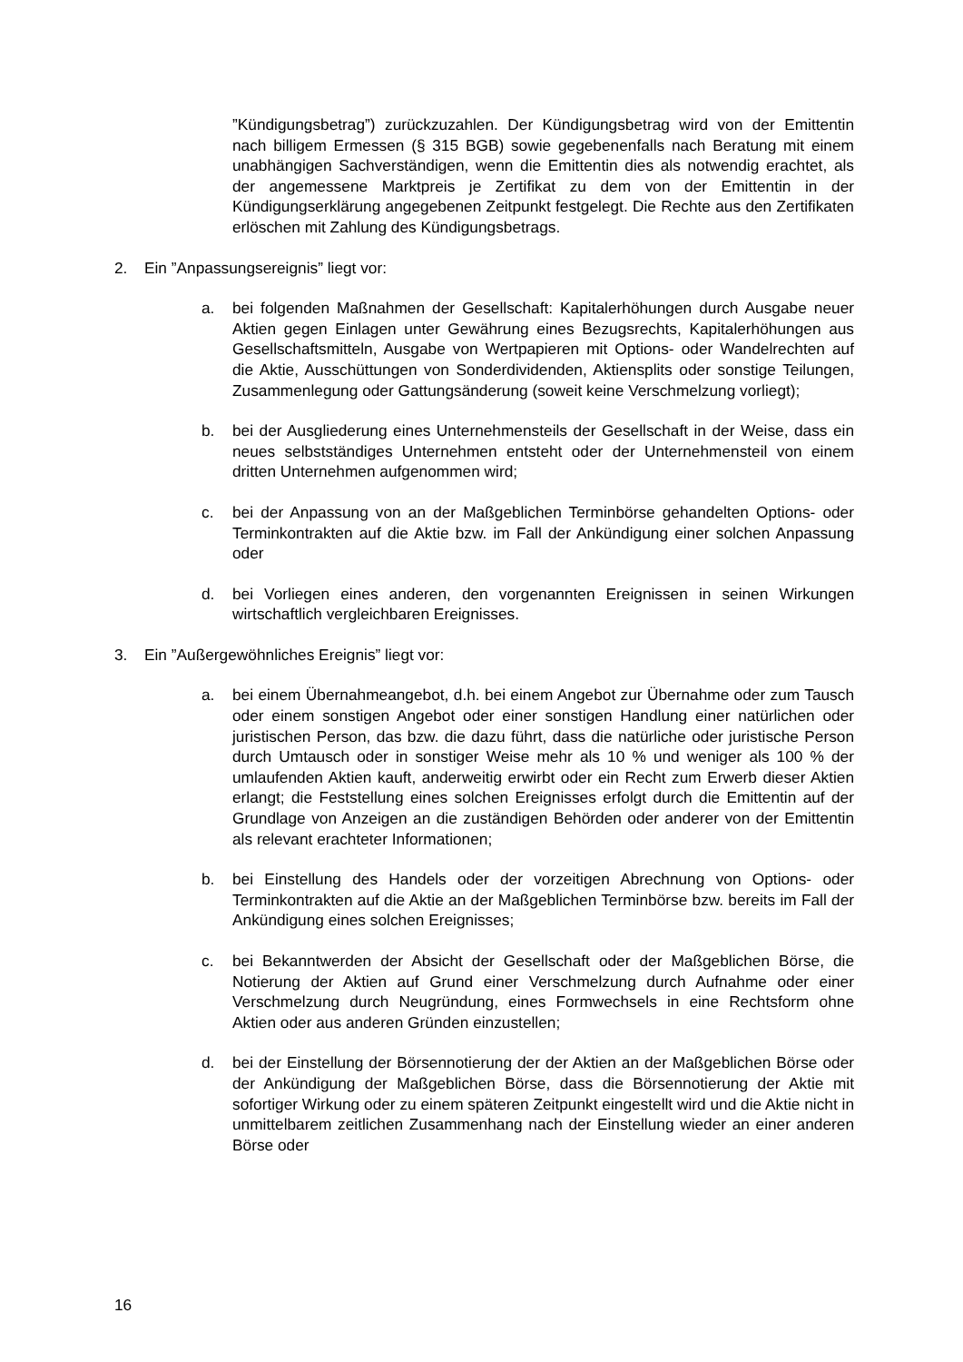”Kündigungsbetrag”) zurückzuzahlen. Der Kündigungsbetrag wird von der Emittentin nach billigem Ermessen (§ 315 BGB) sowie gegebenenfalls nach Beratung mit einem unabhängigen Sachverständigen, wenn die Emittentin dies als notwendig erachtet, als der angemessene Marktpreis je Zertifikat zu dem von der Emittentin in der Kündigungserklärung angegebenen Zeitpunkt festgelegt. Die Rechte aus den Zertifikaten erlöschen mit Zahlung des Kündigungsbetrags.
2. Ein ”Anpassungsereignis” liegt vor:
a. bei folgenden Maßnahmen der Gesellschaft: Kapitalerhöhungen durch Ausgabe neuer Aktien gegen Einlagen unter Gewährung eines Bezugsrechts, Kapitalerhöhungen aus Gesellschaftsmitteln, Ausgabe von Wertpapieren mit Options- oder Wandelrechten auf die Aktie, Ausschüttungen von Sonderdividenden, Aktiensplits oder sonstige Teilungen, Zusammenlegung oder Gattungsänderung (soweit keine Verschmelzung vorliegt);
b. bei der Ausgliederung eines Unternehmensteils der Gesellschaft in der Weise, dass ein neues selbstständiges Unternehmen entsteht oder der Unternehmensteil von einem dritten Unternehmen aufgenommen wird;
c. bei der Anpassung von an der Maßgeblichen Terminbörse gehandelten Options- oder Terminkontrakten auf die Aktie bzw. im Fall der Ankündigung einer solchen Anpassung oder
d. bei Vorliegen eines anderen, den vorgenannten Ereignissen in seinen Wirkungen wirtschaftlich vergleichbaren Ereignisses.
3. Ein ”Außergewöhnliches Ereignis” liegt vor:
a. bei einem Übernahmeangebot, d.h. bei einem Angebot zur Übernahme oder zum Tausch oder einem sonstigen Angebot oder einer sonstigen Handlung einer natürlichen oder juristischen Person, das bzw. die dazu führt, dass die natürliche oder juristische Person durch Umtausch oder in sonstiger Weise mehr als 10 % und weniger als 100 % der umlaufenden Aktien kauft, anderweitig erwirbt oder ein Recht zum Erwerb dieser Aktien erlangt; die Feststellung eines solchen Ereignisses erfolgt durch die Emittentin auf der Grundlage von Anzeigen an die zuständigen Behörden oder anderer von der Emittentin als relevant erachteter Informationen;
b. bei Einstellung des Handels oder der vorzeitigen Abrechnung von Options- oder Terminkontrakten auf die Aktie an der Maßgeblichen Terminbörse bzw. bereits im Fall der Ankündigung eines solchen Ereignisses;
c. bei Bekanntwerden der Absicht der Gesellschaft oder der Maßgeblichen Börse, die Notierung der Aktien auf Grund einer Verschmelzung durch Aufnahme oder einer Verschmelzung durch Neugründung, eines Formwechsels in eine Rechtsform ohne Aktien oder aus anderen Gründen einzustellen;
d. bei der Einstellung der Börsennotierung der der Aktien an der Maßgeblichen Börse oder der Ankündigung der Maßgeblichen Börse, dass die Börsennotierung der Aktie mit sofortiger Wirkung oder zu einem späteren Zeitpunkt eingestellt wird und die Aktie nicht in unmittelbarem zeitlichen Zusammenhang nach der Einstellung wieder an einer anderen Börse oder
16